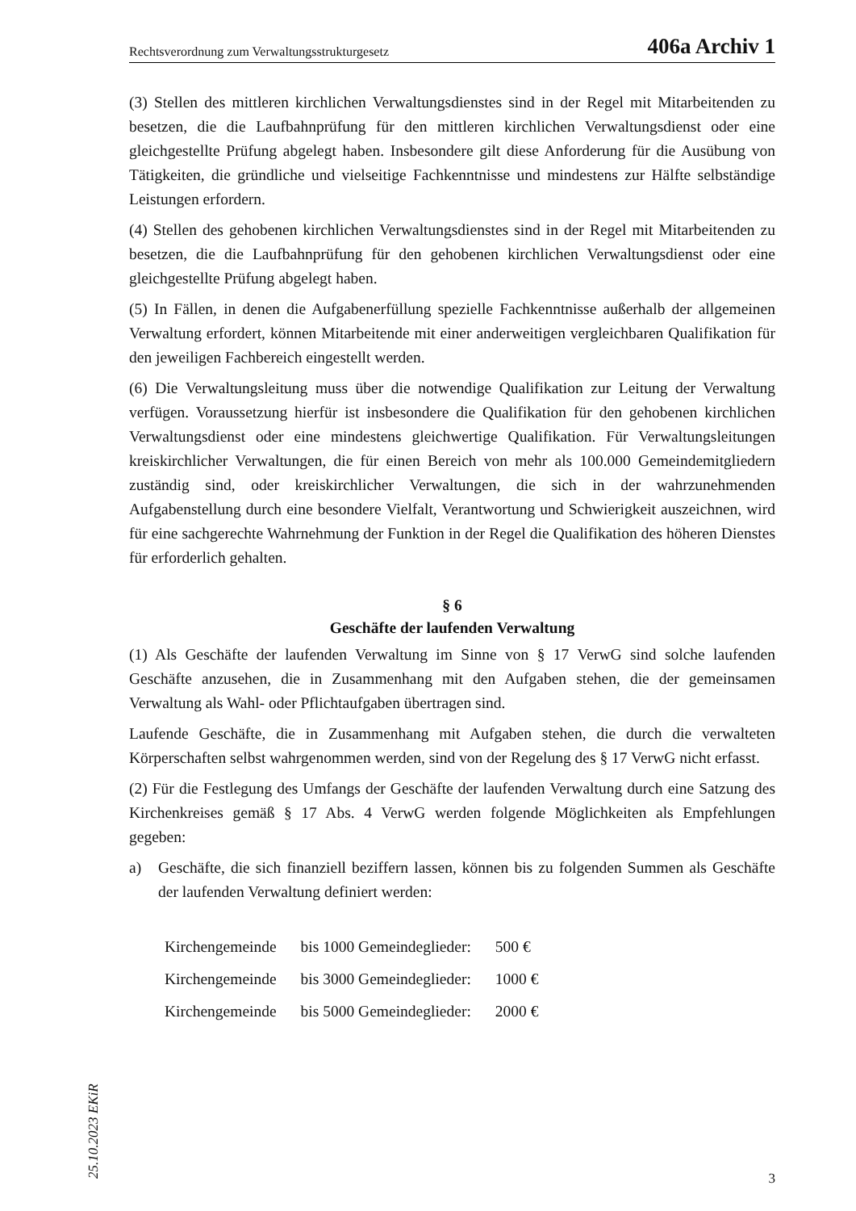Rechtsverordnung zum Verwaltungsstrukturgesetz 406a Archiv 1
(3) Stellen des mittleren kirchlichen Verwaltungsdienstes sind in der Regel mit Mitarbeitenden zu besetzen, die die Laufbahnprüfung für den mittleren kirchlichen Verwaltungsdienst oder eine gleichgestellte Prüfung abgelegt haben. Insbesondere gilt diese Anforderung für die Ausübung von Tätigkeiten, die gründliche und vielseitige Fachkenntnisse und mindestens zur Hälfte selbständige Leistungen erfordern.
(4) Stellen des gehobenen kirchlichen Verwaltungsdienstes sind in der Regel mit Mitarbeitenden zu besetzen, die die Laufbahnprüfung für den gehobenen kirchlichen Verwaltungsdienst oder eine gleichgestellte Prüfung abgelegt haben.
(5) In Fällen, in denen die Aufgabenerfüllung spezielle Fachkenntnisse außerhalb der allgemeinen Verwaltung erfordert, können Mitarbeitende mit einer anderweitigen vergleichbaren Qualifikation für den jeweiligen Fachbereich eingestellt werden.
(6) Die Verwaltungsleitung muss über die notwendige Qualifikation zur Leitung der Verwaltung verfügen. Voraussetzung hierfür ist insbesondere die Qualifikation für den gehobenen kirchlichen Verwaltungsdienst oder eine mindestens gleichwertige Qualifikation. Für Verwaltungsleitungen kreiskirchlicher Verwaltungen, die für einen Bereich von mehr als 100.000 Gemeindemitgliedern zuständig sind, oder kreiskirchlicher Verwaltungen, die sich in der wahrzunehmenden Aufgabenstellung durch eine besondere Vielfalt, Verantwortung und Schwierigkeit auszeichnen, wird für eine sachgerechte Wahrnehmung der Funktion in der Regel die Qualifikation des höheren Dienstes für erforderlich gehalten.
§ 6
Geschäfte der laufenden Verwaltung
(1) Als Geschäfte der laufenden Verwaltung im Sinne von § 17 VerwG sind solche laufenden Geschäfte anzusehen, die in Zusammenhang mit den Aufgaben stehen, die der gemeinsamen Verwaltung als Wahl- oder Pflichtaufgaben übertragen sind.
Laufende Geschäfte, die in Zusammenhang mit Aufgaben stehen, die durch die verwalteten Körperschaften selbst wahrgenommen werden, sind von der Regelung des § 17 VerwG nicht erfasst.
(2) Für die Festlegung des Umfangs der Geschäfte der laufenden Verwaltung durch eine Satzung des Kirchenkreises gemäß § 17 Abs. 4 VerwG werden folgende Möglichkeiten als Empfehlungen gegeben:
a) Geschäfte, die sich finanziell beziffern lassen, können bis zu folgenden Summen als Geschäfte der laufenden Verwaltung definiert werden:
| Kirchengemeinde | bis 1000 Gemeindeglieder: | 500 € |
| Kirchengemeinde | bis 3000 Gemeindeglieder: | 1000 € |
| Kirchengemeinde | bis 5000 Gemeindeglieder: | 2000 € |
25.10.2023 EKiR
3